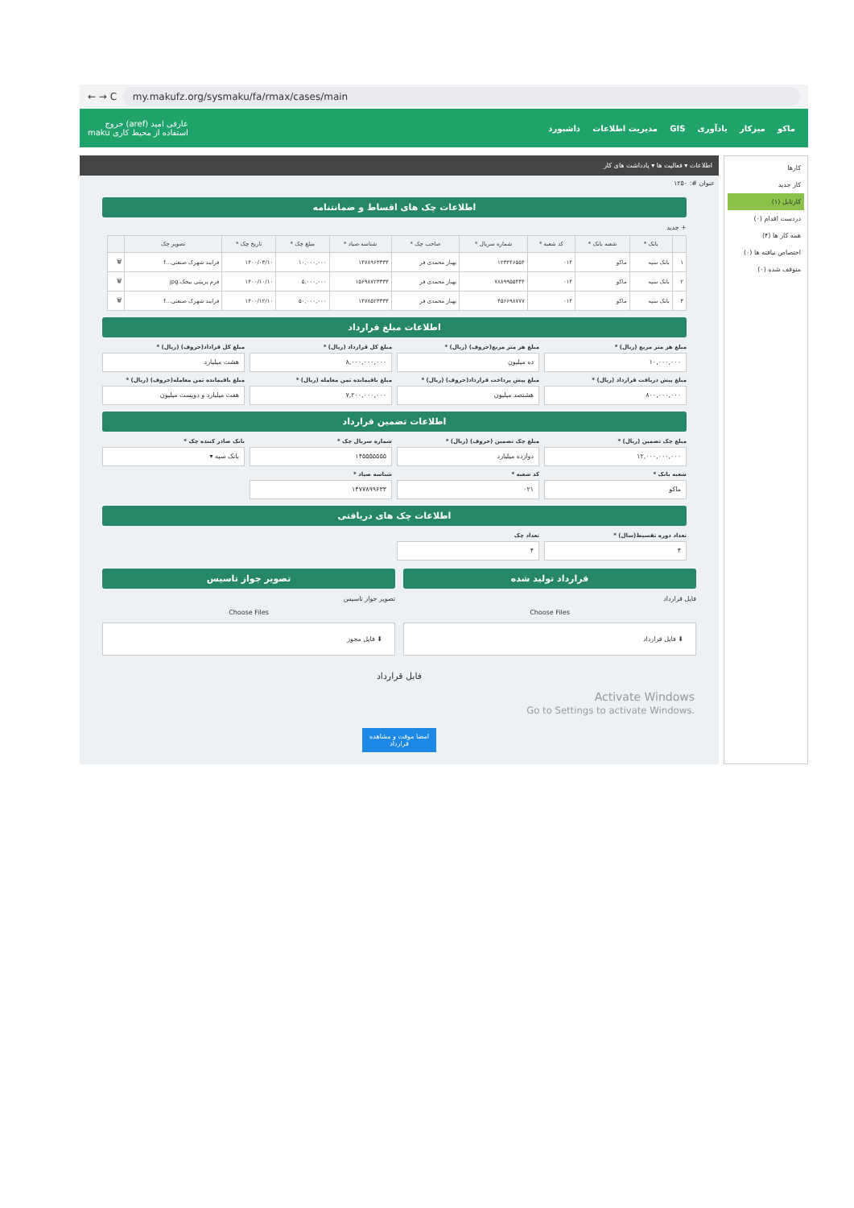← → C my.makufz.org/sysmaku/fa/rmax/cases/main
ماکو میزکار یادآوری GIS مدیریت اطلاعات داشبورد
عارفی امید (aref) خروج
استفاده از محیط کاری maku
کارها
کار جدید
کارتابل (۱)
دردست اقدام (۰)
همه کار ها (۴)
اختصاص نیافته ها (۰)
متوقف شده (۰)
اطلاعات ▾ فعالیت ها ▾ یادداشت های کار
عنوان #: ۱۲۵۰
اطلاعات چک های اقساط و ضمانتنامه
+ جدید
| | بانک * | شعبه بانک * | کد شعبه * | شماره سریال * | صاحب چک * | شناسه صیاد * | مبلغ چک * | تاریخ چک * | تصویر چک | |
| --- | --- | --- | --- | --- | --- | --- | --- | --- | --- | --- |
| ۱ | بانک سپه | ماکو | ۰۱۴ | ۱۲۳۴۴۶۵۵۴ | بهناز محمدی فر | ۱۴۷۸۹۶۳۳۳۳ | ۱۰,۰۰۰,۰۰۰ | ۱۴۰۰/۰۳/۱۰ | فرایند شهرک صنعتی...f | 🗑 |
| ۲ | بانک سپه | ماکو | ۰۱۴ | ۷۸۸۹۹۵۵۴۴۴ | بهناز محمدی فر | ۱۵۶۹۸۷۲۳۳۳۳ | ۵,۰۰۰,۰۰۰ | ۱۴۰۰/۱۰/۱۰ | فرم پرینتی بیجک.jpg | 🗑 |
| ۳ | بانک سپه | ماکو | ۰۱۴ | ۴۵۶۶۹۸۷۷۷ | بهناز محمدی فر | ۱۴۷۸۵۲۳۳۳۳ | ۵۰,۰۰۰,۰۰۰ | ۱۴۰۰/۱۲/۱۰ | فرایند شهرک صنعتی...f | 🗑 |
اطلاعات مبلغ قرارداد
مبلغ هر متر مربع (ریال) *
۱۰,۰۰۰,۰۰۰
مبلغ هر متر مربع(حروف) (ریال) *
ده میلیون
مبلغ کل قرارداد (ریال) *
۸,۰۰۰,۰۰۰,۰۰۰
مبلغ کل قراداد(حروف) (ریال) *
هشت میلیارد
مبلغ پیش دریافت قرارداد (ریال) *
۸۰۰,۰۰۰,۰۰۰
مبلغ پیش پرداخت قرارداد(حروف) (ریال) *
هشتصد میلیون
مبلغ باقیمانده ثمن معامله (ریال) *
۷,۲۰۰,۰۰۰,۰۰۰
مبلغ باقیمانده ثمن معامله(حروف) (ریال) *
هفت میلیارد و دویست میلیون
اطلاعات تضمین قرارداد
مبلغ چک تضمین (ریال) *
۱۲,۰۰۰,۰۰۰,۰۰۰
مبلغ چک تضمین (حروف) (ریال) *
دوازده میلیارد
شماره سریال چک *
۱۴۵۵۵۵۵۵۵
بانک صادر کننده چک *
بانک سپه ▾
شعبه بانک *
ماکو
کد شعبه *
۰۲۱
شناسه صیاد *
۱۴۷۷۸۹۹۶۳۳
اطلاعات چک های دریافتی
تعداد دوره تقسیط(سال) *
۴
تعداد چک
۴
قرارداد تولید شده
فایل قرارداد
Choose Files
⬇ فایل قرارداد
تصویر جواز تاسیس
تصویر جواز تاسیس
Choose Files
⬇ فایل مجوز
فایل قرارداد
Activate Windows
Go to Settings to activate Windows.
امضا موقت و مشاهده قرارداد